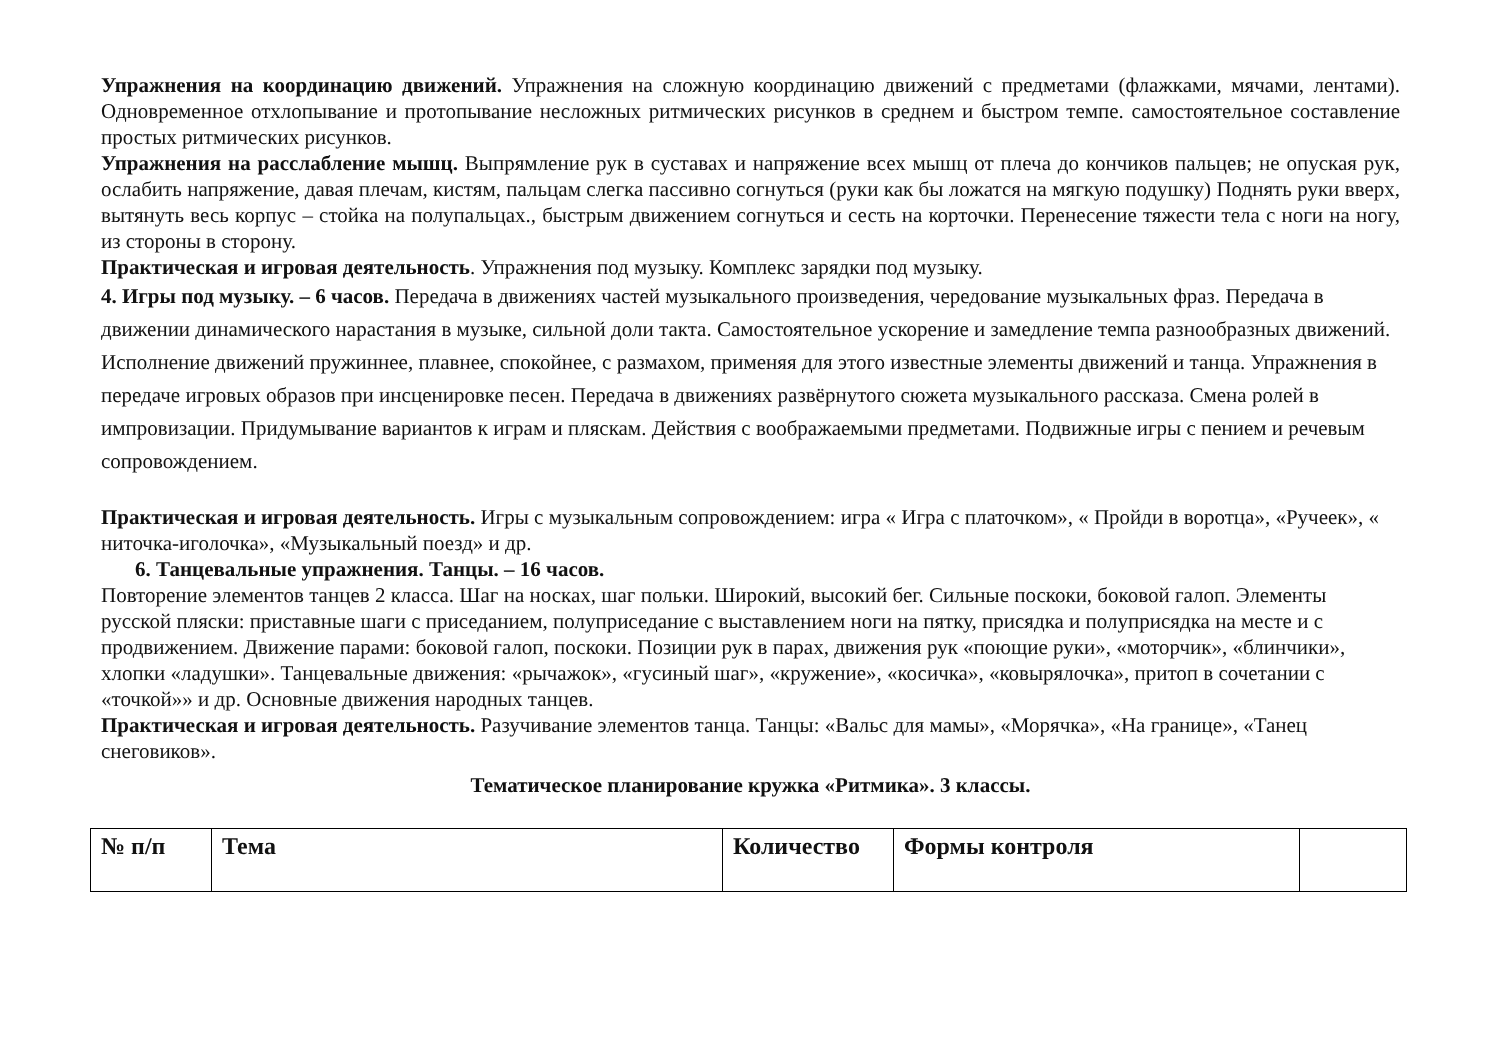Упражнения на координацию движений. Упражнения на сложную координацию движений с предметами (флажками, мячами, лентами). Одновременное отхлопывание и протопывание несложных ритмических рисунков в среднем и быстром темпе. самостоятельное составление простых ритмических рисунков.
Упражнения на расслабление мышц. Выпрямление рук в суставах и напряжение всех мышц от плеча до кончиков пальцев; не опуская рук, ослабить напряжение, давая плечам, кистям, пальцам слегка пассивно согнуться (руки как бы ложатся на мягкую подушку) Поднять руки вверх, вытянуть весь корпус – стойка на полупальцах., быстрым движением согнуться и сесть на корточки. Перенесение тяжести тела с ноги на ногу, из стороны в сторону.
Практическая и игровая деятельность. Упражнения под музыку. Комплекс зарядки под музыку.
4. Игры под музыку. – 6 часов. Передача в движениях частей музыкального произведения, чередование музыкальных фраз. Передача в движении динамического нарастания в музыке, сильной доли такта. Самостоятельное ускорение и замедление темпа разнообразных движений. Исполнение движений пружиннее, плавнее, спокойнее, с размахом, применяя для этого известные элементы движений и танца. Упражнения в передаче игровых образов при инсценировке песен. Передача в движениях развёрнутого сюжета музыкального рассказа. Смена ролей в импровизации. Придумывание вариантов к играм и пляскам. Действия с воображаемыми предметами. Подвижные игры с пением и речевым сопровождением.
Практическая и игровая деятельность. Игры с музыкальным сопровождением: игра « Игра с платочком», « Пройди в воротца», «Ручеек», « ниточка-иголочка», «Музыкальный поезд» и др.
6. Танцевальные упражнения. Танцы. – 16 часов.
Повторение элементов танцев 2 класса. Шаг на носках, шаг польки. Широкий, высокий бег. Сильные поскоки, боковой галоп. Элементы русской пляски: приставные шаги с приседанием, полуприседание с выставлением ноги на пятку, присядка и полуприсядка на месте и с продвижением. Движение парами: боковой галоп, поскоки. Позиции рук в парах, движения рук «поющие руки», «моторчик», «блинчики», хлопки «ладушки». Танцевальные движения: «рычажок», «гусиный шаг», «кружение», «косичка», «ковырялочка», притоп в сочетании с «точкой»» и др. Основные движения народных танцев.
Практическая и игровая деятельность. Разучивание элементов танца. Танцы: «Вальс для мамы», «Морячка», «На границе», «Танец снеговиков».
Тематическое планирование кружка «Ритмика». 3 классы.
| № п/п | Тема | Количество | Формы контроля | |